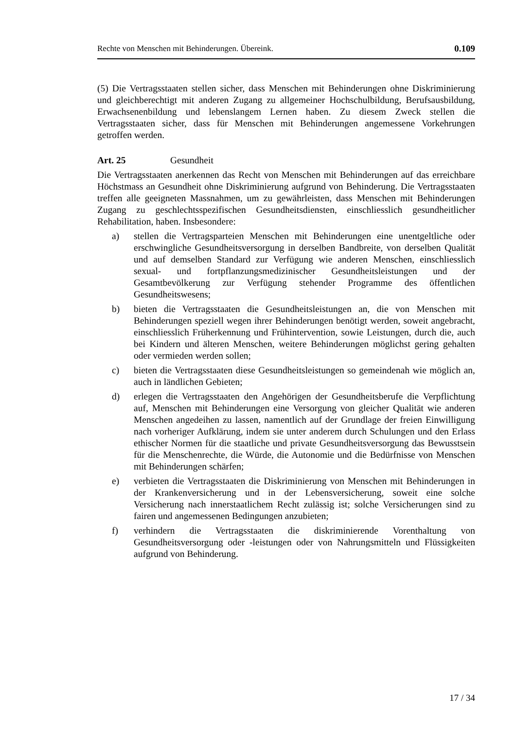Rechte von Menschen mit Behinderungen. Übereink. 0.109
(5) Die Vertragsstaaten stellen sicher, dass Menschen mit Behinderungen ohne Diskriminierung und gleichberechtigt mit anderen Zugang zu allgemeiner Hochschulbildung, Berufsausbildung, Erwachsenenbildung und lebenslangem Lernen haben. Zu diesem Zweck stellen die Vertragsstaaten sicher, dass für Menschen mit Behinderungen angemessene Vorkehrungen getroffen werden.
Art. 25 Gesundheit
Die Vertragsstaaten anerkennen das Recht von Menschen mit Behinderungen auf das erreichbare Höchstmass an Gesundheit ohne Diskriminierung aufgrund von Behinderung. Die Vertragsstaaten treffen alle geeigneten Massnahmen, um zu gewährleisten, dass Menschen mit Behinderungen Zugang zu geschlechtsspezifischen Gesundheitsdiensten, einschliesslich gesundheitlicher Rehabilitation, haben. Insbesondere:
a) stellen die Vertragsparteien Menschen mit Behinderungen eine unentgeltliche oder erschwingliche Gesundheitsversorgung in derselben Bandbreite, von derselben Qualität und auf demselben Standard zur Verfügung wie anderen Menschen, einschliesslich sexual- und fortpflanzungsmedizinischer Gesundheitsleistungen und der Gesamtbevölkerung zur Verfügung stehender Programme des öffentlichen Gesundheitswesens;
b) bieten die Vertragsstaaten die Gesundheitsleistungen an, die von Menschen mit Behinderungen speziell wegen ihrer Behinderungen benötigt werden, soweit angebracht, einschliesslich Früherkennung und Frühintervention, sowie Leistungen, durch die, auch bei Kindern und älteren Menschen, weitere Behinderungen möglichst gering gehalten oder vermieden werden sollen;
c) bieten die Vertragsstaaten diese Gesundheitsleistungen so gemeindenah wie möglich an, auch in ländlichen Gebieten;
d) erlegen die Vertragsstaaten den Angehörigen der Gesundheitsberufe die Verpflichtung auf, Menschen mit Behinderungen eine Versorgung von gleicher Qualität wie anderen Menschen angedeihen zu lassen, namentlich auf der Grundlage der freien Einwilligung nach vorheriger Aufklärung, indem sie unter anderem durch Schulungen und den Erlass ethischer Normen für die staatliche und private Gesundheitsversorgung das Bewusstsein für die Menschenrechte, die Würde, die Autonomie und die Bedürfnisse von Menschen mit Behinderungen schärfen;
e) verbieten die Vertragsstaaten die Diskriminierung von Menschen mit Behinderungen in der Krankenversicherung und in der Lebensversicherung, soweit eine solche Versicherung nach innerstaatlichem Recht zulässig ist; solche Versicherungen sind zu fairen und angemessenen Bedingungen anzubieten;
f) verhindern die Vertragsstaaten die diskriminierende Vorenthaltung von Gesundheitsversorgung oder -leistungen oder von Nahrungsmitteln und Flüssigkeiten aufgrund von Behinderung.
17 / 34